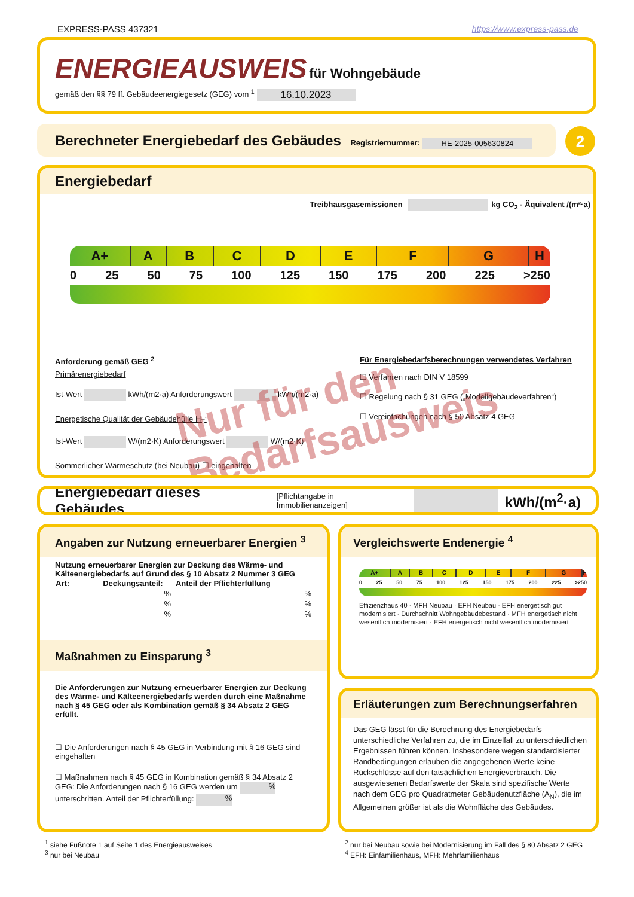EXPRESS-PASS 437321 https://www.express-pass.de
ENERGIEAUSWEIS für Wohngebäude
gemäß den §§ 79 ff. Gebäudeenergiegesetz (GEG) vom <sup>1</sup> 16.10.2023
Berechneter Energiebedarf des Gebäudes Registriernummer: HE-2025-005630824 2
Energiebedarf
Treibhausgasemissionen kg CO<sub>2</sub> - Äquivalent /(m²·a)
A+ A B C D E F G H
0 25 50 75 100 125 150 175 200 225 >250
Anforderung gemäß GEG <sup>2</sup>
Primärenergiebedarf
Ist-Wert kWh/(m2·a) Anforderungswert kWh/(m2·a)
Energetische Qualität der Gebäudehülle H<sub>T</sub>‘
Ist-Wert W/(m2·K) Anforderungswert W/(m2·K)
Sommerlicher Wärmeschutz (bei Neubau) ☐ eingehalten
Für Energiebedarfsberechnungen verwendetes Verfahren
☐ Verfahren nach DIN V 18599
☐ Regelung nach § 31 GEG („Modellgebäudeverfahren“)
☐ Vereinfachungen nach § 50 Absatz 4 GEG
Nur für den
Bedarfsausweis
Energiebedarf dieses Gebäudes [Pflichtangabe in Immobilienanzeigen] kWh/(m<sup>2</sup>·a)
Angaben zur Nutzung erneuerbarer Energien <sup>3</sup>
Nutzung erneuerbarer Energien zur Deckung des Wärme- und Kälteenergiebedarfs auf Grund des § 10 Absatz 2 Nummer 3 GEG
| Art: | Deckungsanteil: | | Anteil der Pflichterfüllung |
| --- | --- | --- | --- |
| | | % | % |
| | | % | % |
| | | % | % |
Maßnahmen zu Einsparung <sup>3</sup>
Die Anforderungen zur Nutzung erneuerbarer Energien zur Deckung des Wärme- und Kälteenergiebedarfs werden durch eine Maßnahme nach § 45 GEG oder als Kombination gemäß § 34 Absatz 2 GEG erfüllt.
☐ Die Anforderungen nach § 45 GEG in Verbindung mit § 16 GEG sind eingehalten
☐ Maßnahmen nach § 45 GEG in Kombination gemäß § 34 Absatz 2 GEG: Die Anforderungen nach § 16 GEG werden um % unterschritten. Anteil der Pflichterfüllung: %
Vergleichswerte Endenergie <sup>4</sup>
A+ A B C D E F G H
0 25 50 75 100 125 150 175 200 225 >250
Effizienzhaus 40 · MFH Neubau · EFH Neubau · EFH energetisch gut modernisiert · Durchschnitt Wohngebäudebestand · MFH energetisch nicht wesentlich modernisiert · EFH energetisch nicht wesentlich modernisiert
Erläuterungen zum Berechnungserfahren
Das GEG lässt für die Berechnung des Energiebedarfs unterschiedliche Verfahren zu, die im Einzelfall zu unterschiedlichen Ergebnissen führen können. Insbesondere wegen standardisierter Randbedingungen erlauben die angegebenen Werte keine Rückschlüsse auf den tatsächlichen Energieverbrauch. Die ausgewiesenen Bedarfswerte der Skala sind spezifische Werte nach dem GEG pro Quadratmeter Gebäudenutzfläche (A<sub>N</sub>), die im Allgemeinen größer ist als die Wohnfläche des Gebäudes.
<sup>1</sup> siehe Fußnote 1 auf Seite 1 des Energieausweises
<sup>3</sup> nur bei Neubau
<sup>2</sup> nur bei Neubau sowie bei Modernisierung im Fall des § 80 Absatz 2 GEG
<sup>4</sup> EFH: Einfamilienhaus, MFH: Mehrfamilienhaus